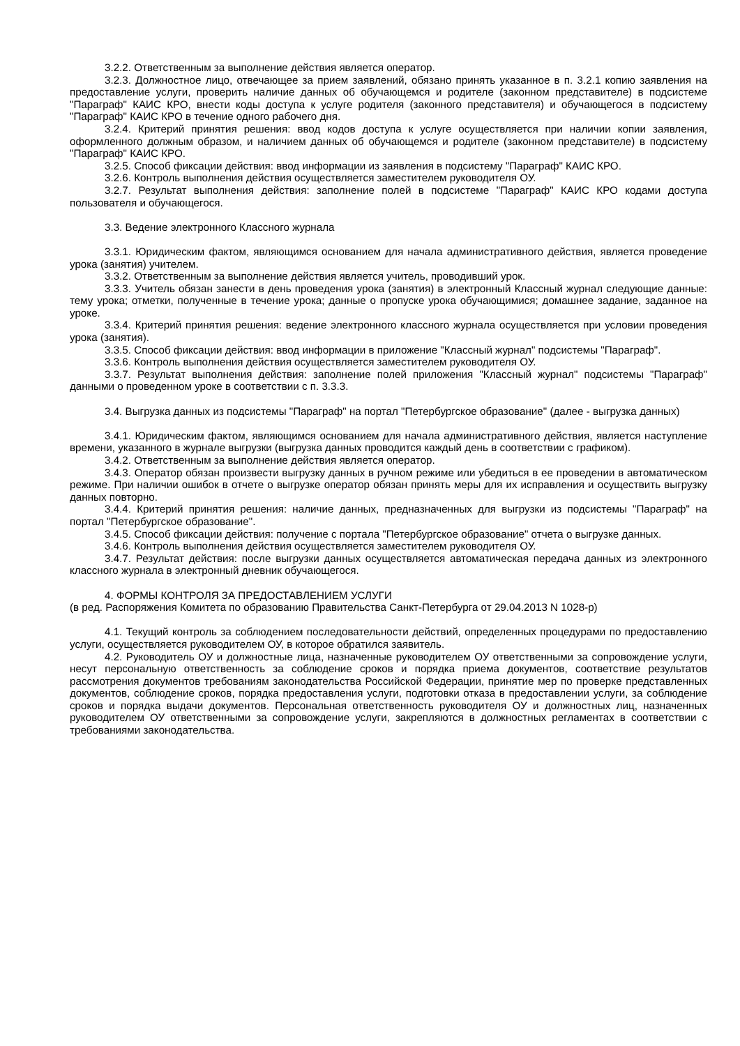3.2.2. Ответственным за выполнение действия является оператор.
3.2.3. Должностное лицо, отвечающее за прием заявлений, обязано принять указанное в п. 3.2.1 копию заявления на предоставление услуги, проверить наличие данных об обучающемся и родителе (законном представителе) в подсистеме "Параграф" КАИС КРО, внести коды доступа к услуге родителя (законного представителя) и обучающегося в подсистему "Параграф" КАИС КРО в течение одного рабочего дня.
3.2.4. Критерий принятия решения: ввод кодов доступа к услуге осуществляется при наличии копии заявления, оформленного должным образом, и наличием данных об обучающемся и родителе (законном представителе) в подсистему "Параграф" КАИС КРО.
3.2.5. Способ фиксации действия: ввод информации из заявления в подсистему "Параграф" КАИС КРО.
3.2.6. Контроль выполнения действия осуществляется заместителем руководителя ОУ.
3.2.7. Результат выполнения действия: заполнение полей в подсистеме "Параграф" КАИС КРО кодами доступа пользователя и обучающегося.
3.3. Ведение электронного Классного журнала
3.3.1. Юридическим фактом, являющимся основанием для начала административного действия, является проведение урока (занятия) учителем.
3.3.2. Ответственным за выполнение действия является учитель, проводивший урок.
3.3.3. Учитель обязан занести в день проведения урока (занятия) в электронный Классный журнал следующие данные: тему урока; отметки, полученные в течение урока; данные о пропуске урока обучающимися; домашнее задание, заданное на уроке.
3.3.4. Критерий принятия решения: ведение электронного классного журнала осуществляется при условии проведения урока (занятия).
3.3.5. Способ фиксации действия: ввод информации в приложение "Классный журнал" подсистемы "Параграф".
3.3.6. Контроль выполнения действия осуществляется заместителем руководителя ОУ.
3.3.7. Результат выполнения действия: заполнение полей приложения "Классный журнал" подсистемы "Параграф" данными о проведенном уроке в соответствии с п. 3.3.3.
3.4. Выгрузка данных из подсистемы "Параграф" на портал "Петербургское образование" (далее - выгрузка данных)
3.4.1. Юридическим фактом, являющимся основанием для начала административного действия, является наступление времени, указанного в журнале выгрузки (выгрузка данных проводится каждый день в соответствии с графиком).
3.4.2. Ответственным за выполнение действия является оператор.
3.4.3. Оператор обязан произвести выгрузку данных в ручном режиме или убедиться в ее проведении в автоматическом режиме. При наличии ошибок в отчете о выгрузке оператор обязан принять меры для их исправления и осуществить выгрузку данных повторно.
3.4.4. Критерий принятия решения: наличие данных, предназначенных для выгрузки из подсистемы "Параграф" на портал "Петербургское образование".
3.4.5. Способ фиксации действия: получение с портала "Петербургское образование" отчета о выгрузке данных.
3.4.6. Контроль выполнения действия осуществляется заместителем руководителя ОУ.
3.4.7. Результат действия: после выгрузки данных осуществляется автоматическая передача данных из электронного классного журнала в электронный дневник обучающегося.
4. ФОРМЫ КОНТРОЛЯ ЗА ПРЕДОСТАВЛЕНИЕМ УСЛУГИ
(в ред. Распоряжения Комитета по образованию Правительства Санкт-Петербурга от 29.04.2013 N 1028-р)
4.1. Текущий контроль за соблюдением последовательности действий, определенных процедурами по предоставлению услуги, осуществляется руководителем ОУ, в которое обратился заявитель.
4.2. Руководитель ОУ и должностные лица, назначенные руководителем ОУ ответственными за сопровождение услуги, несут персональную ответственность за соблюдение сроков и порядка приема документов, соответствие результатов рассмотрения документов требованиям законодательства Российской Федерации, принятие мер по проверке представленных документов, соблюдение сроков, порядка предоставления услуги, подготовки отказа в предоставлении услуги, за соблюдение сроков и порядка выдачи документов. Персональная ответственность руководителя ОУ и должностных лиц, назначенных руководителем ОУ ответственными за сопровождение услуги, закрепляются в должностных регламентах в соответствии с требованиями законодательства.